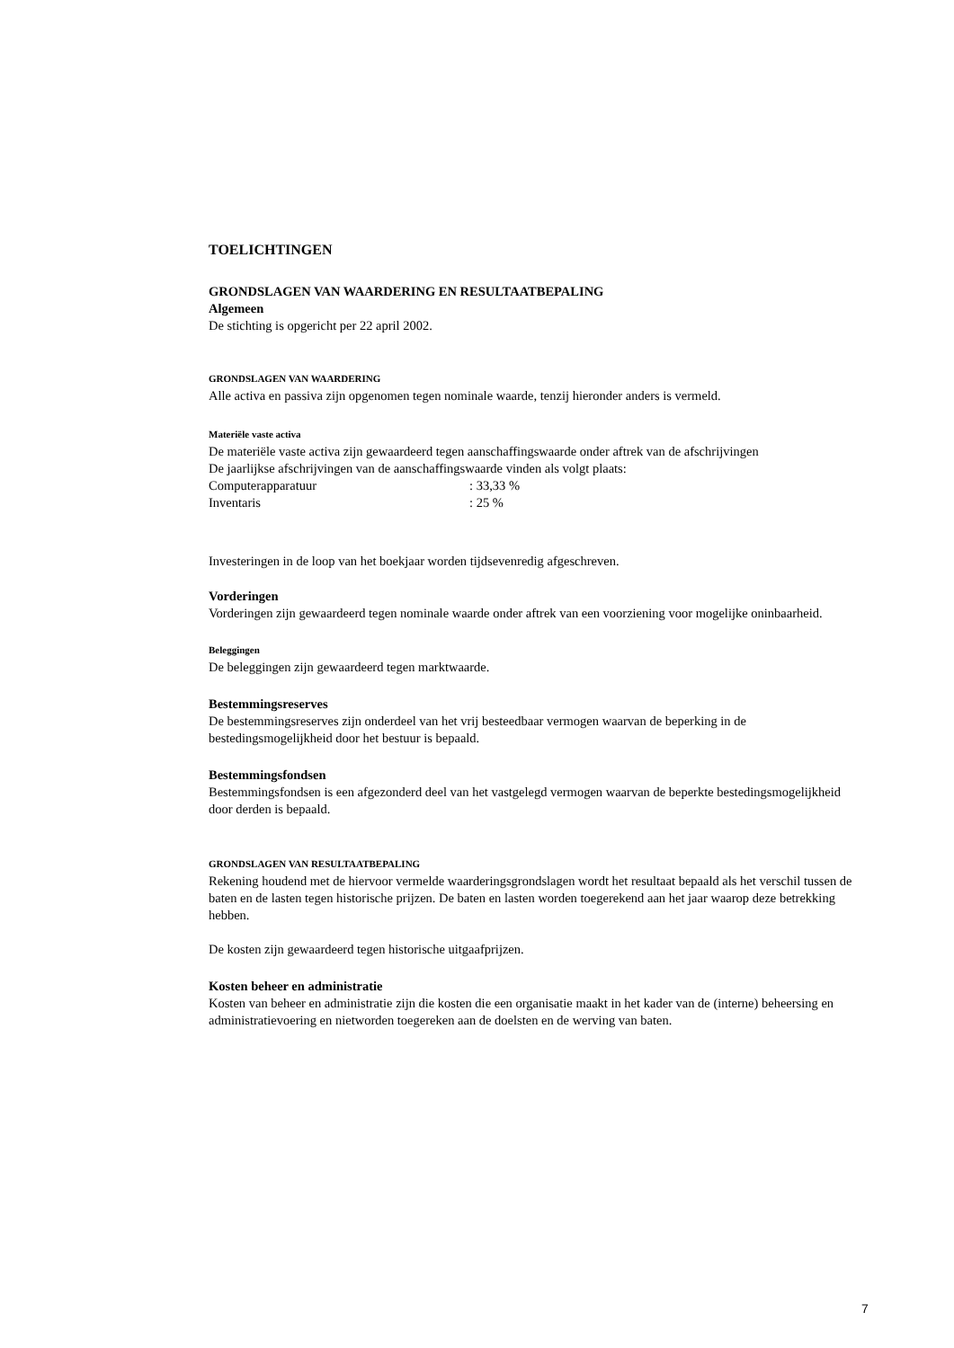TOELICHTINGEN
GRONDSLAGEN VAN WAARDERING EN RESULTAATBEPALING
Algemeen
De stichting is opgericht per 22 april 2002.
GRONDSLAGEN VAN WAARDERING
Alle activa en passiva zijn opgenomen tegen nominale waarde, tenzij hieronder anders is vermeld.
Materiële vaste activa
De materiële vaste activa zijn gewaardeerd tegen aanschaffingswaarde onder aftrek van de afschrijvingen
De jaarlijkse afschrijvingen van de aanschaffingswaarde vinden als volgt plaats:
Computerapparatuur: 33,33 %
Inventaris: 25 %
Investeringen in de loop van het boekjaar worden tijdsevenredig afgeschreven.
Vorderingen
Vorderingen zijn gewaardeerd tegen nominale waarde onder aftrek van een voorziening voor mogelijke oninbaarheid.
Beleggingen
De beleggingen zijn gewaardeerd tegen marktwaarde.
Bestemmingsreserves
De bestemmingsreserves zijn onderdeel van het vrij besteedbaar vermogen waarvan de beperking in de bestedingsmogelijkheid door het bestuur is bepaald.
Bestemmingsfondsen
Bestemmingsfondsen is een afgezonderd deel van het vastgelegd vermogen waarvan de beperkte bestedingsmogelijkheid door derden is bepaald.
GRONDSLAGEN VAN RESULTAATBEPALING
Rekening houdend met de hiervoor vermelde waarderingsgrondslagen wordt het resultaat bepaald als het verschil tussen de baten en de lasten tegen historische prijzen. De baten en lasten worden toegerekend aan het jaar waarop deze betrekking hebben.
De kosten zijn gewaardeerd tegen historische uitgaafprijzen.
Kosten beheer en administratie
Kosten van beheer en administratie zijn die kosten die een organisatie maakt in het kader van de (interne) beheersing en administratievoering en nietworden toegereken aan de doelsten en de werving van baten.
7